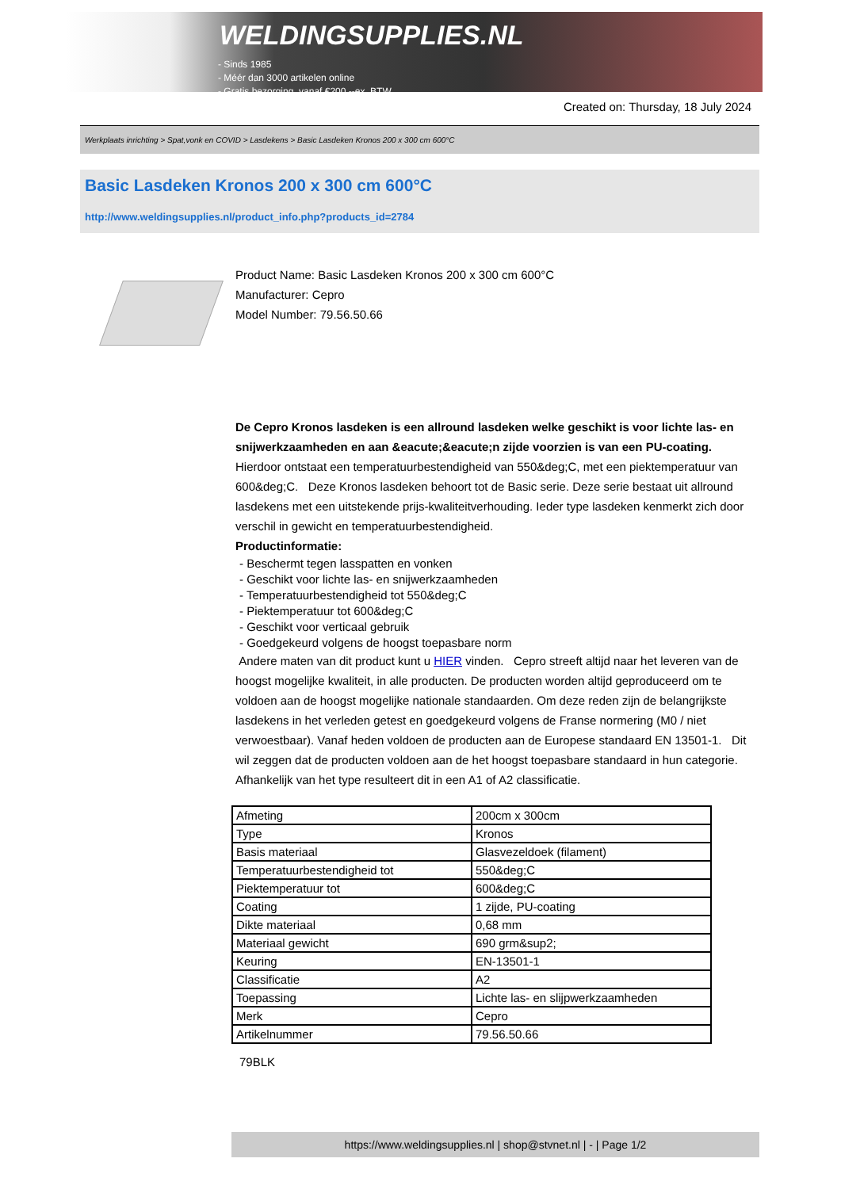WELDINGSUPPLIES.NL
- Sinds 1985
- Méér dan 3000 artikelen online
- Gratis bezorging, vanaf €200,--ex. BTW
Created on: Thursday, 18 July 2024
Werkplaats inrichting > Spat,vonk en COVID > Lasdekens > Basic Lasdeken Kronos 200 x 300 cm 600°C
Basic Lasdeken Kronos 200 x 300 cm 600°C
http://www.weldingsupplies.nl/product_info.php?products_id=2784
Product Name: Basic Lasdeken Kronos 200 x 300 cm 600°C
Manufacturer: Cepro
Model Number: 79.56.50.66
De Cepro Kronos lasdeken is een allround lasdeken welke geschikt is voor lichte las- en snijwerkzaamheden en aan &eacute;&eacute;n zijde voorzien is van een PU-coating. Hierdoor ontstaat een temperatuurbestendigheid van 550&deg;C, met een piektemperatuur van 600&deg;C. Deze Kronos lasdeken behoort tot de Basic serie. Deze serie bestaat uit allround lasdekens met een uitstekende prijs-kwaliteitverhouding. Ieder type lasdeken kenmerkt zich door verschil in gewicht en temperatuurbestendigheid.
Productinformatie:
- Beschermt tegen lasspatten en vonken
- Geschikt voor lichte las- en snijwerkzaamheden
- Temperatuurbestendigheid tot 550&deg;C
- Piektemperatuur tot 600&deg;C
- Geschikt voor verticaal gebruik
- Goedgekeurd volgens de hoogst toepasbare norm
Andere maten van dit product kunt u HIER vinden. Cepro streeft altijd naar het leveren van de hoogst mogelijke kwaliteit, in alle producten. De producten worden altijd geproduceerd om te voldoen aan de hoogst mogelijke nationale standaarden. Om deze reden zijn de belangrijkste lasdekens in het verleden getest en goedgekeurd volgens de Franse normering (M0 / niet verwoestbaar). Vanaf heden voldoen de producten aan de Europese standaard EN 13501-1. Dit wil zeggen dat de producten voldoen aan de het hoogst toepasbare standaard in hun categorie. Afhankelijk van het type resulteert dit in een A1 of A2 classificatie.
| Afmeting | 200cm x 300cm |
| Type | Kronos |
| Basis materiaal | Glasvezeldoek (filament) |
| Temperatuurbestendigheid tot | 550&deg;C |
| Piektemperatuur tot | 600&deg;C |
| Coating | 1 zijde, PU-coating |
| Dikte materiaal | 0,68 mm |
| Materiaal gewicht | 690 grm&sup2; |
| Keuring | EN-13501-1 |
| Classificatie | A2 |
| Toepassing | Lichte las- en slijpwerkzaamheden |
| Merk | Cepro |
| Artikelnummer | 79.56.50.66 |
79BLK
https://www.weldingsupplies.nl | shop@stvnet.nl | - | Page 1/2